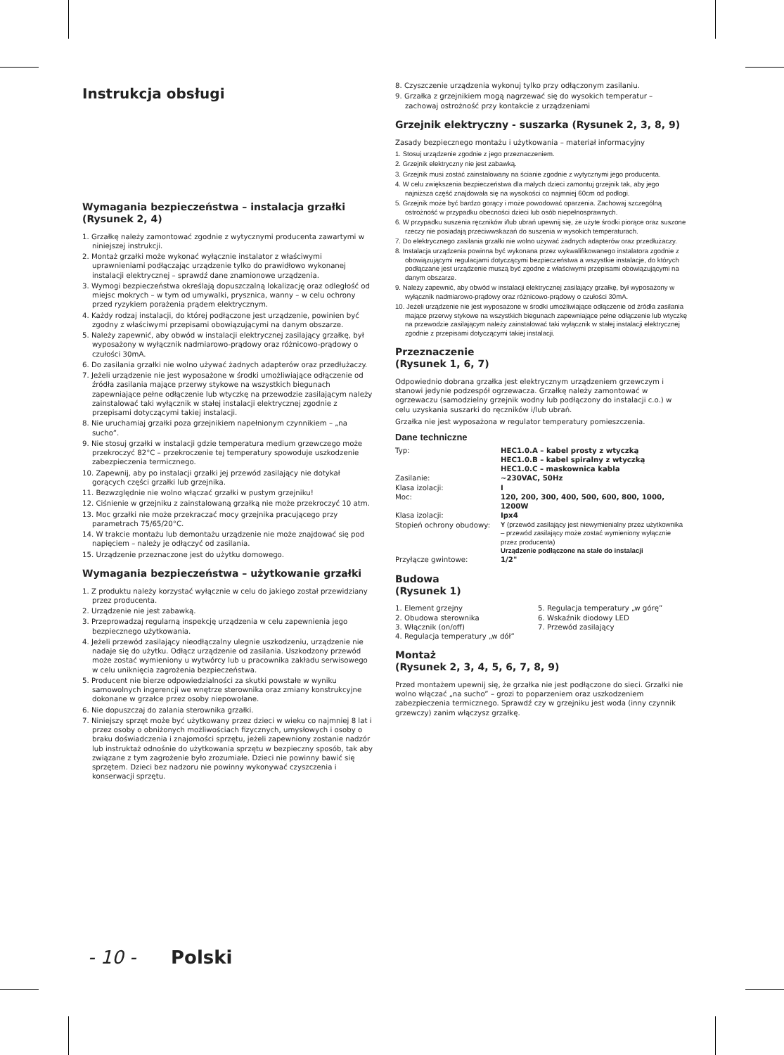Instrukcja obsługi
Wymagania bezpieczeństwa – instalacja grzałki (Rysunek 2, 4)
1. Grzałkę należy zamontować zgodnie z wytycznymi producenta zawartymi w niniejszej instrukcji.
2. Montaż grzałki może wykonać wyłącznie instalator z właściwymi uprawnieniami podłączając urządzenie tylko do prawidłowo wykonanej instalacji elektrycznej – sprawdź dane znamionowe urządzenia.
3. Wymogi bezpieczeństwa określają dopuszczalną lokalizację oraz odległość od miejsc mokrych – w tym od umywalki, prysznica, wanny – w celu ochrony przed ryzykiem porażenia prądem elektrycznym.
4. Każdy rodzaj instalacji, do której podłączone jest urządzenie, powinien być zgodny z właściwymi przepisami obowiązującymi na danym obszarze.
5. Należy zapewnić, aby obwód w instalacji elektrycznej zasilający grzałkę, był wyposażony w wyłącznik nadmiarowo-prądowy oraz różnicowo-prądowy o czułości 30mA.
6. Do zasilania grzałki nie wolno używać żadnych adapterów oraz przedłużaczy.
7. Jeżeli urządzenie nie jest wyposażone w środki umożliwiające odłączenie od źródła zasilania mające przerwy stykowe na wszystkich biegunach zapewniające pełne odłączenie lub wtyczkę na przewodzie zasilającym należy zainstalować taki wyłącznik w stałej instalacji elektrycznej zgodnie z przepisami dotyczącymi takiej instalacji.
8. Nie uruchamiaj grzałki poza grzejnikiem napełnionym czynnikiem – „na sucho”.
9. Nie stosuj grzałki w instalacji gdzie temperatura medium grzewczego może przekroczyć 82°C – przekroczenie tej temperatury spowoduje uszkodzenie zabezpieczenia termicznego.
10. Zapewnij, aby po instalacji grzałki jej przewód zasilający nie dotykał gorących części grzałki lub grzejnika.
11. Bezwzględnie nie wolno włączać grzałki w pustym grzejniku!
12. Ciśnienie w grzejniku z zainstalowaną grzałką nie może przekroczyć 10 atm.
13. Moc grzałki nie może przekraczać mocy grzejnika pracującego przy parametrach 75/65/20°C.
14. W trakcie montażu lub demontażu urządzenie nie może znajdować się pod napięciem – należy je odłączyć od zasilania.
15. Urządzenie przeznaczone jest do użytku domowego.
Wymagania bezpieczeństwa – użytkowanie grzałki
1. Z produktu należy korzystać wyłącznie w celu do jakiego został przewidziany przez producenta.
2. Urządzenie nie jest zabawką.
3. Przeprowadzaj regularną inspekcję urządzenia w celu zapewnienia jego bezpiecznego użytkowania.
4. Jeżeli przewód zasilający nieodłączalny ulegnie uszkodzeniu, urządzenie nie nadaje się do użytku. Odłącz urządzenie od zasilania. Uszkodzony przewód może zostać wymieniony u wytwórcy lub u pracownika zakładu serwisowego w celu uniknięcia zagrożenia bezpieczeństwa.
5. Producent nie bierze odpowiedzialności za skutki powstałe w wyniku samowolnych ingerencji we wnętrze sterownika oraz zmiany konstrukcyjne dokonane w grzałce przez osoby niepowołane.
6. Nie dopuszczaj do zalania sterownika grzałki.
7. Niniejszy sprzęt może być użytkowany przez dzieci w wieku co najmniej 8 lat i przez osoby o obniżonych możliwościach fizycznych, umysłowych i osoby o braku doświadczenia i znajomości sprzętu, jeżeli zapewniony zostanie nadzór lub instruktaż odnośnie do użytkowania sprzętu w bezpieczny sposób, tak aby związane z tym zagrożenie było zrozumiałe. Dzieci nie powinny bawić się sprzętem. Dzieci bez nadzoru nie powinny wykonywać czyszczenia i konserwacji sprzętu.
8. Czyszczenie urządzenia wykonuj tylko przy odłączonym zasilaniu.
9. Grzałka z grzejnikiem mogą nagrzewać się do wysokich temperatur – zachowaj ostrożność przy kontakcie z urządzeniami
Grzejnik elektryczny - suszarka (Rysunek 2, 3, 8, 9)
Zasady bezpiecznego montażu i użytkowania – materiał informacyjny
1. Stosuj urządzenie zgodnie z jego przeznaczeniem.
2. Grzejnik elektryczny nie jest zabawką.
3. Grzejnik musi zostać zainstalowany na ścianie zgodnie z wytycznymi jego producenta.
4. W celu zwiększenia bezpieczeństwa dla małych dzieci zamontuj grzejnik tak, aby jego najniższa część znajdowała się na wysokości co najmniej 60cm od podłogi.
5. Grzejnik może być bardzo gorący i może powodować oparzenia. Zachowaj szczególną ostrożność w przypadku obecności dzieci lub osób niepełnosprawnych.
6. W przypadku suszenia ręczników i/lub ubrań upewnij się, że użyte środki piorące oraz suszone rzeczy nie posiadają przeciwwskazań do suszenia w wysokich temperaturach.
7. Do elektrycznego zasilania grzałki nie wolno używać żadnych adapterów oraz przedłużaczy.
8. Instalacja urządzenia powinna być wykonana przez wykwalifikowanego instalatora zgodnie z obowiązującymi regulacjami dotyczącymi bezpieczeństwa a wszystkie instalacje, do których podłączane jest urządzenie muszą być zgodne z właściwymi przepisami obowiązującymi na danym obszarze.
9. Należy zapewnić, aby obwód w instalacji elektrycznej zasilający grzałkę, był wyposażony w wyłącznik nadmiarowo-prądowy oraz różnicowo-prądowy o czułości 30mA.
10. Jeżeli urządzenie nie jest wyposażone w środki umożliwiające odłączenie od źródła zasilania mające przerwy stykowe na wszystkich biegunach zapewniające pełne odłączenie lub wtyczkę na przewodzie zasilającym należy zainstalować taki wyłącznik w stałej instalacji elektrycznej zgodnie z przepisami dotyczącymi takiej instalacji.
Przeznaczenie
(Rysunek 1, 6, 7)
Odpowiednio dobrana grzałka jest elektrycznym urządzeniem grzewczym i stanowi jedynie podzespół ogrzewacza. Grzałkę należy zamontować w ogrzewaczu (samodzielny grzejnik wodny lub podłączony do instalacji c.o.) w celu uzyskania suszarki do ręczników i/lub ubrań.
Grzałka nie jest wyposażona w regulator temperatury pomieszczenia.
Dane techniczne
| Typ: | HEC1.0.A – kabel prosty z wtyczką HEC1.0.B – kabel spiralny z wtyczką HEC1.0.C – maskownica kabla |
| Zasilanie: | ~230VAC, 50Hz |
| Klasa izolacji: | I |
| Moc: | 120, 200, 300, 400, 500, 600, 800, 1000, 1200W |
| Klasa izolacji: | Ipx4 |
| Stopień ochrony obudowy: | Y (przewód zasilający jest niewymienialny przez użytkownika – przewód zasilający może zostać wymieniony wyłącznie przez producenta) Urządzenie podłączone na stałe do instalacji |
| Przyłącze gwintowe: | 1/2" |
Budowa
(Rysunek 1)
| 1. Element grzejny | 5. Regulacja temperatury „w górę” |
| 2. Obudowa sterownika | 6. Wskaźnik diodowy LED |
| 3. Włącznik (on/off) | 7. Przewód zasilający |
| 4. Regulacja temperatury „w dół” | |
Montaż
(Rysunek 2, 3, 4, 5, 6, 7, 8, 9)
Przed montażem upewnij się, że grzałka nie jest podłączone do sieci. Grzałki nie wolno włączać „na sucho” – grozi to poparzeniem oraz uszkodzeniem zabezpieczenia termicznego. Sprawdź czy w grzejniku jest woda (inny czynnik grzewczy) zanim włączysz grzałkę.
- 10 - Polski